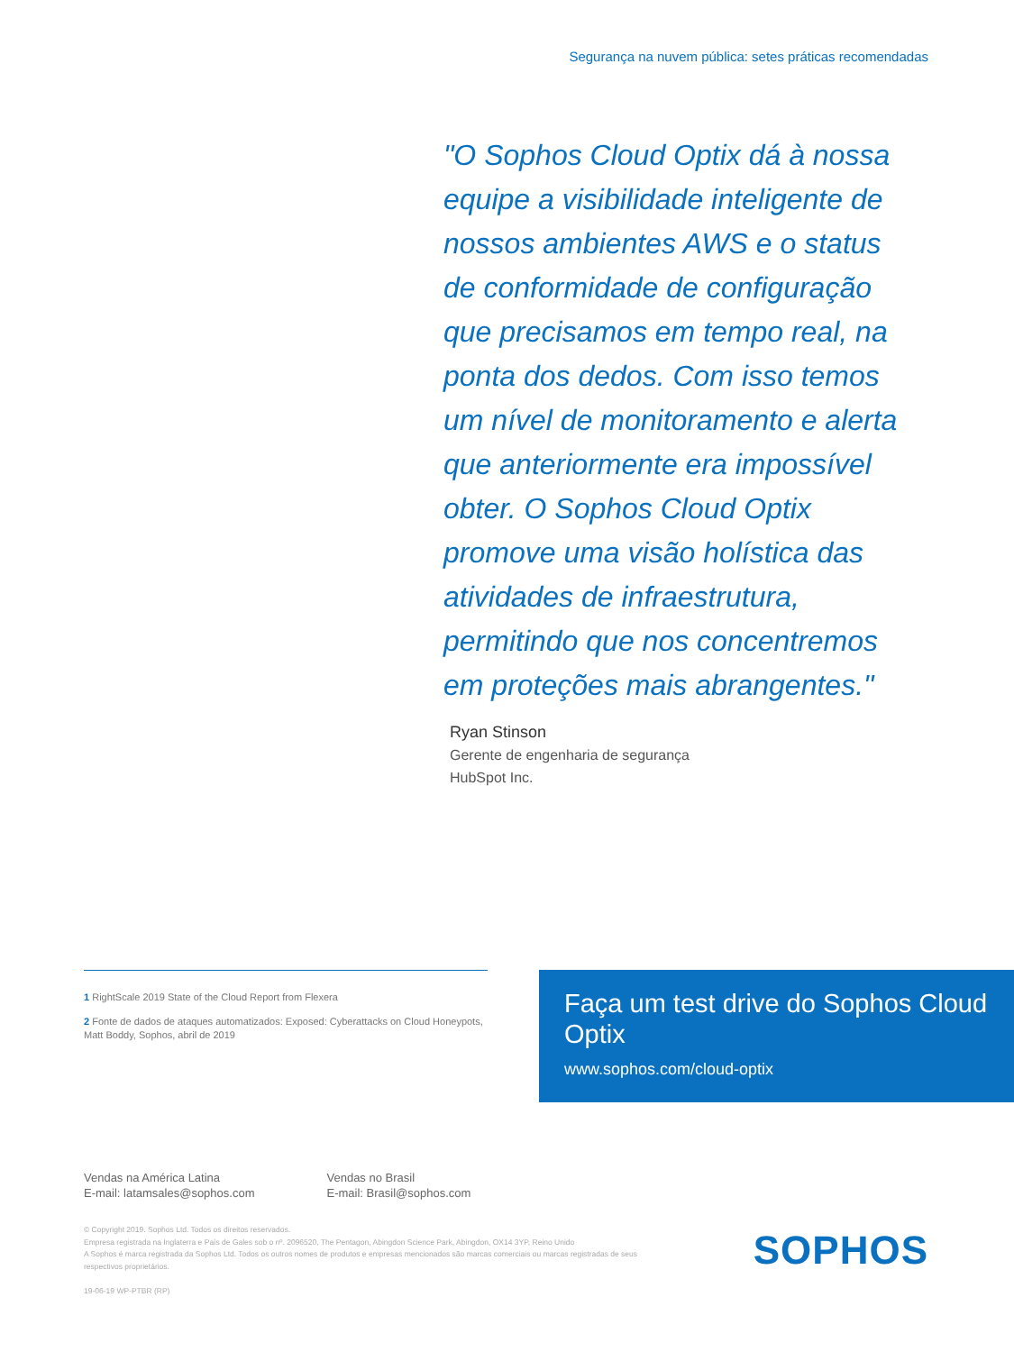Segurança na nuvem pública: setes práticas recomendadas
"O Sophos Cloud Optix dá à nossa equipe a visibilidade inteligente de nossos ambientes AWS e o status de conformidade de configuração que precisamos em tempo real, na ponta dos dedos. Com isso temos um nível de monitoramento e alerta que anteriormente era impossível obter. O Sophos Cloud Optix promove uma visão holística das atividades de infraestrutura, permitindo que nos concentremos em proteções mais abrangentes."
Ryan Stinson
Gerente de engenharia de segurança
HubSpot Inc.
1 RightScale 2019 State of the Cloud Report from Flexera
2 Fonte de dados de ataques automatizados: Exposed: Cyberattacks on Cloud Honeypots, Matt Boddy, Sophos, abril de 2019
Faça um test drive do Sophos Cloud Optix
www.sophos.com/cloud-optix
Vendas na América Latina
E-mail: latamsales@sophos.com
Vendas no Brasil
E-mail: Brasil@sophos.com
© Copyright 2019. Sophos Ltd. Todos os direitos reservados.
Empresa registrada na Inglaterra e País de Gales sob o nº. 2096520, The Pentagon, Abingdon Science Park, Abingdon, OX14 3YP, Reino Unido
A Sophos é marca registrada da Sophos Ltd. Todos os outros nomes de produtos e empresas mencionados são marcas comerciais ou marcas registradas de seus respectivos proprietários.
19-06-19 WP-PTBR (RP)
SOPHOS